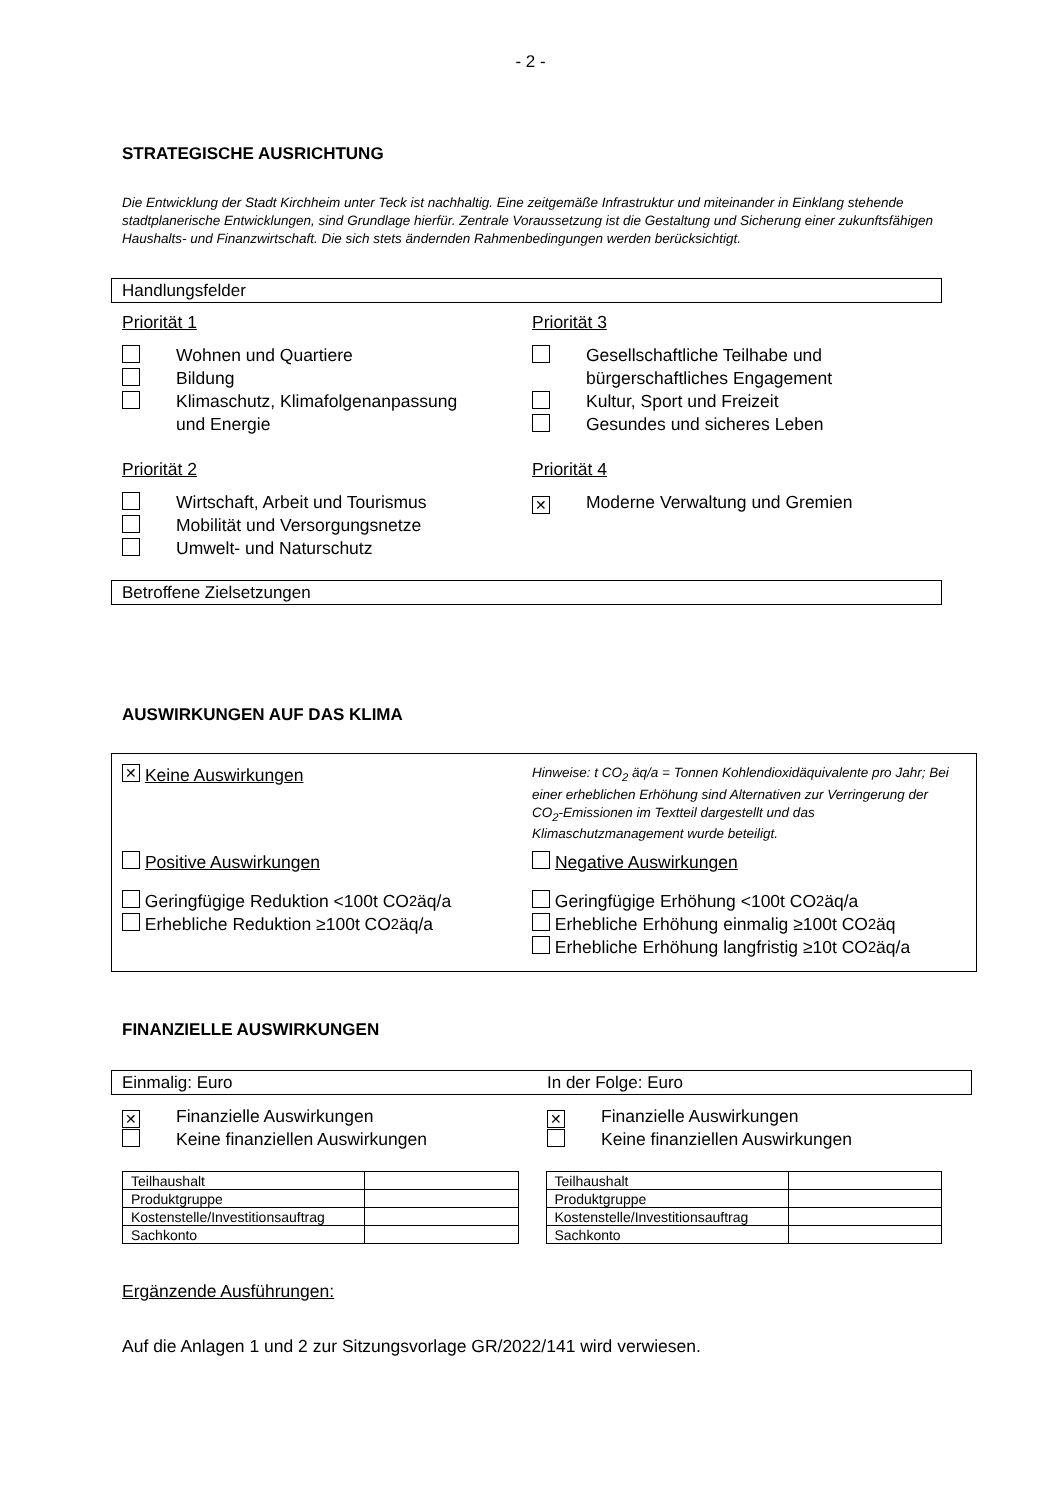- 2 -
STRATEGISCHE AUSRICHTUNG
Die Entwicklung der Stadt Kirchheim unter Teck ist nachhaltig. Eine zeitgemäße Infrastruktur und miteinander in Einklang stehende stadtplanerische Entwicklungen, sind Grundlage hierfür. Zentrale Voraussetzung ist die Gestaltung und Sicherung einer zukunftsfähigen Haushalts- und Finanzwirtschaft. Die sich stets ändernden Rahmenbedingungen werden berücksichtigt.
Handlungsfelder
Priorität 1
Wohnen und Quartiere
Bildung
Klimaschutz, Klimafolgenanpassung
und Energie
Priorität 3
Gesellschaftliche Teilhabe und
bürgerschaftliches Engagement
Kultur, Sport und Freizeit
Gesundes und sicheres Leben
Priorität 2
Wirtschaft, Arbeit und Tourismus
Mobilität und Versorgungsnetze
Umwelt- und Naturschutz
Priorität 4
✕ Moderne Verwaltung und Gremien
Betroffene Zielsetzungen
AUSWIRKUNGEN AUF DAS KLIMA
✕ Keine Auswirkungen
Hinweise: t CO<sub>2</sub> äq/a = Tonnen Kohlendioxidäquivalente pro Jahr; Bei einer erheblichen Erhöhung sind Alternativen zur Verringerung der CO<sub>2</sub>-Emissionen im Textteil dargestellt und das Klimaschutzmanagement wurde beteiligt.
Positive Auswirkungen Negative Auswirkungen
Geringfügige Reduktion <100t CO<sub>2</sub>äq/a
Erhebliche Reduktion ≥100t CO<sub>2</sub>äq/a
Geringfügige Erhöhung <100t CO<sub>2</sub>äq/a
Erhebliche Erhöhung einmalig ≥100t CO<sub>2</sub>äq
Erhebliche Erhöhung langfristig ≥10t CO<sub>2</sub>äq/a
FINANZIELLE AUSWIRKUNGEN
Einmalig: Euro In der Folge: Euro
✕ Finanzielle Auswirkungen
Keine finanziellen Auswirkungen
✕ Finanzielle Auswirkungen
Keine finanziellen Auswirkungen
| Teilhaushalt | |
| Produktgruppe | |
| Kostenstelle/Investitionsauftrag | |
| Sachkonto | |
| Teilhaushalt | |
| Produktgruppe | |
| Kostenstelle/Investitionsauftrag | |
| Sachkonto | |
Ergänzende Ausführungen:
Auf die Anlagen 1 und 2 zur Sitzungsvorlage GR/2022/141 wird verwiesen.